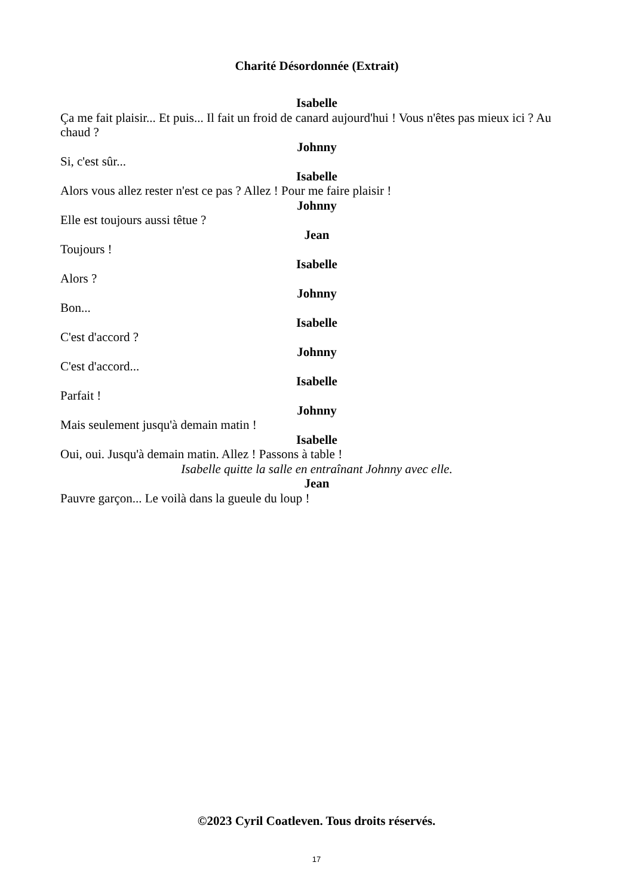Charité Désordonnée (Extrait)
Isabelle
Ça me fait plaisir... Et puis... Il fait un froid de canard aujourd'hui ! Vous n'êtes pas mieux ici ? Au chaud ?
Johnny
Si, c'est sûr...
Isabelle
Alors vous allez rester n'est ce pas ? Allez ! Pour me faire plaisir !
Johnny
Elle est toujours aussi têtue ?
Jean
Toujours !
Isabelle
Alors ?
Johnny
Bon...
Isabelle
C'est d'accord ?
Johnny
C'est d'accord...
Isabelle
Parfait !
Johnny
Mais seulement jusqu'à demain matin !
Isabelle
Oui, oui. Jusqu'à demain matin. Allez ! Passons à table !
Isabelle quitte la salle en entraînant Johnny avec elle.
Jean
Pauvre garçon... Le voilà dans la gueule du loup !
©2023 Cyril Coatleven. Tous droits réservés.
17